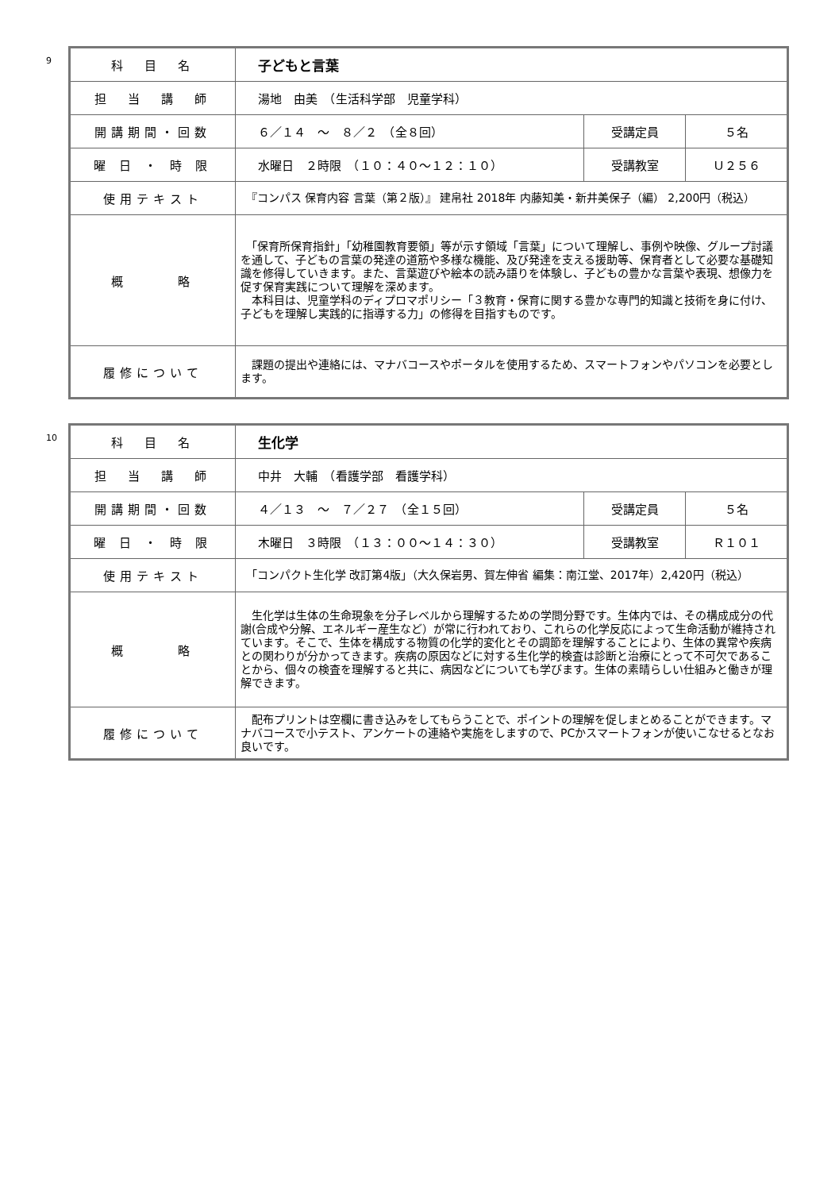9
| 科 目 名 | 子どもと言葉 | | |
| 担 当 講 師 | 湯地 由美 （生活科学部 児童学科） | | |
| 開講期間・回数 | ６／１４ ～ ８／２ （全８回） | 受講定員 | ５名 |
| 曜 日 ・ 時 限 | 水曜日 ２時限 （１０：４０～１２：１０） | 受講教室 | Ｕ２５６ |
| 使用テキスト | 『コンパス 保育内容 言葉（第２版）』 建帛社 2018年 内藤知美・新井美保子（編） 2,200円（税込） | | |
| 概 略 | 「保育所保育指針」「幼稚園教育要領」等が示す領域「言葉」について理解し、事例や映像、グループ討議を通して、子どもの言葉の発達の道筋や多様な機能、及び発達を支える援助等、保育者として必要な基礎知識を修得していきます。また、言葉遊びや絵本の読み語りを体験し、子どもの豊かな言葉や表現、想像力を促す保育実践について理解を深めます。 本科目は、児童学科のディプロマポリシー「３教育・保育に関する豊かな専門的知識と技術を身に付け、子どもを理解し実践的に指導する力」の修得を目指すものです。 | | |
| 履修について | 課題の提出や連絡には、マナバコースやポータルを使用するため、スマートフォンやパソコンを必要とします。 | | |
10
| 科 目 名 | 生化学 | | |
| 担 当 講 師 | 中井 大輔 （看護学部 看護学科） | | |
| 開講期間・回数 | ４／１３ ～ ７／２７ （全１５回） | 受講定員 | ５名 |
| 曜 日 ・ 時 限 | 木曜日 ３時限 （１３：００～１４：３０） | 受講教室 | Ｒ１０１ |
| 使用テキスト | 「コンパクト生化学 改訂第4版」（大久保岩男、賀左伸省 編集：南江堂、2017年）2,420円（税込） | | |
| 概 略 | 生化学は生体の生命現象を分子レベルから理解するための学問分野です。生体内では、その構成成分の代謝(合成や分解、エネルギー産生など）が常に行われており、これらの化学反応によって生命活動が維持されています。そこで、生体を構成する物質の化学的変化とその調節を理解することにより、生体の異常や疾病との関わりが分かってきます。疾病の原因などに対する生化学的検査は診断と治療にとって不可欠であることから、個々の検査を理解すると共に、病因などについても学びます。生体の素晴らしい仕組みと働きが理解できます。 | | |
| 履修について | 配布プリントは空欄に書き込みをしてもらうことで、ポイントの理解を促しまとめることができます。マナバコースで小テスト、アンケートの連絡や実施をしますので、PCかスマートフォンが使いこなせるとなお良いです。 | | |